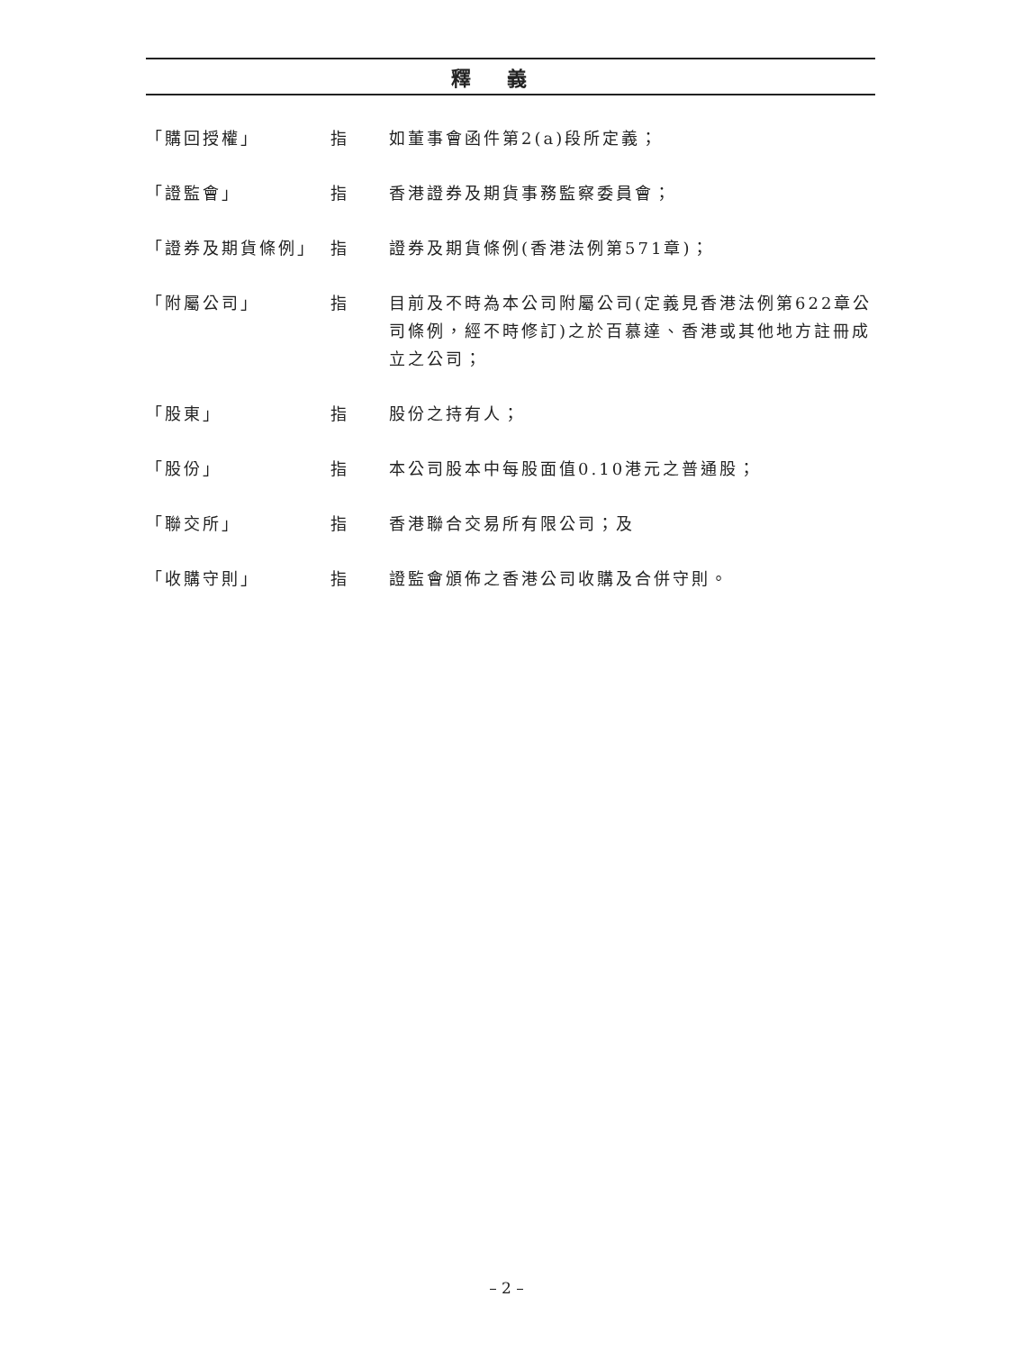釋義
「購回授權」 指 如董事會函件第2(a)段所定義；
「證監會」 指 香港證券及期貨事務監察委員會；
「證券及期貨條例」 指 證券及期貨條例(香港法例第571章)；
「附屬公司」 指 目前及不時為本公司附屬公司(定義見香港法例第622章公司條例，經不時修訂)之於百慕達、香港或其他地方註冊成立之公司；
「股東」 指 股份之持有人；
「股份」 指 本公司股本中每股面值0.10港元之普通股；
「聯交所」 指 香港聯合交易所有限公司；及
「收購守則」 指 證監會頒佈之香港公司收購及合併守則。
– 2 –